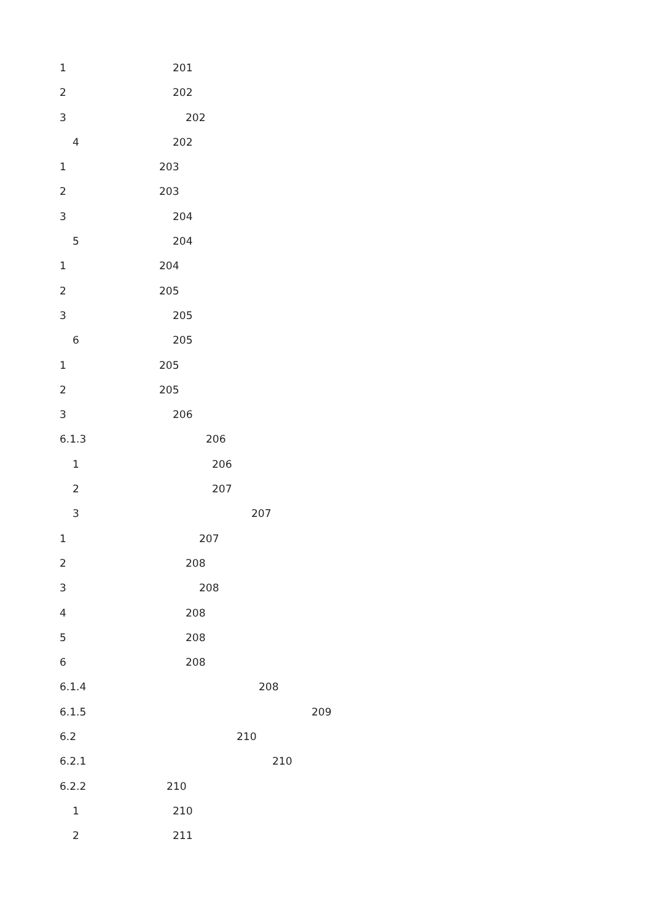1 201
2 202
3 202
4 202
1 203
2 203
3 204
5 204
1 204
2 205
3 205
6 205
1 205
2 205
3 206
6.1.3 206
1 206
2 207
3 207
1 207
2 208
3 208
4 208
5 208
6 208
6.1.4 208
6.1.5 209
6.2 210
6.2.1 210
6.2.2 210
1 210
2 211